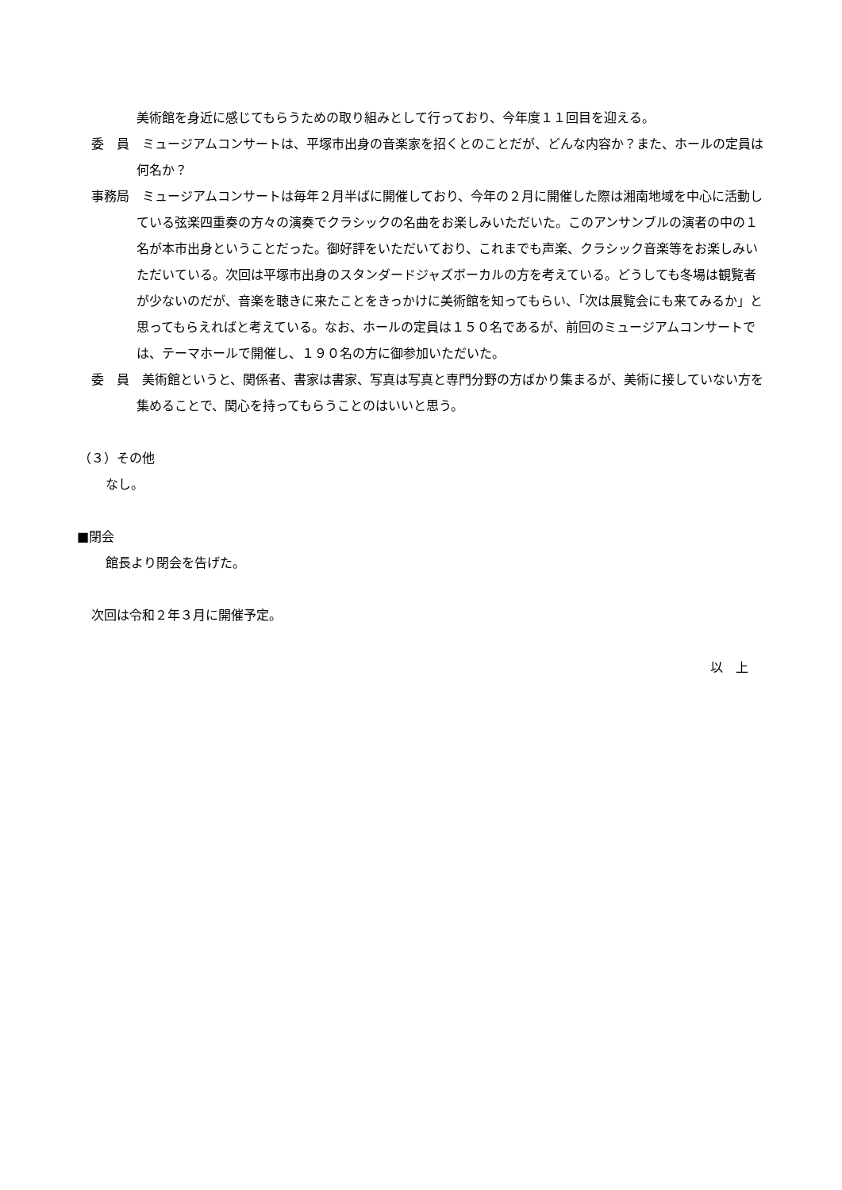美術館を身近に感じてもらうための取り組みとして行っており、今年度１１回目を迎える。
委　員　ミュージアムコンサートは、平塚市出身の音楽家を招くとのことだが、どんな内容か？また、ホールの定員は何名か？
事務局　ミュージアムコンサートは毎年２月半ばに開催しており、今年の２月に開催した際は湘南地域を中心に活動している弦楽四重奏の方々の演奏でクラシックの名曲をお楽しみいただいた。このアンサンブルの演者の中の１名が本市出身ということだった。御好評をいただいており、これまでも声楽、クラシック音楽等をお楽しみいただいている。次回は平塚市出身のスタンダードジャズボーカルの方を考えている。どうしても冬場は観覧者が少ないのだが、音楽を聴きに来たことをきっかけに美術館を知ってもらい、「次は展覧会にも来てみるか」と思ってもらえればと考えている。なお、ホールの定員は１５０名であるが、前回のミュージアムコンサートでは、テーマホールで開催し、１９０名の方に御参加いただいた。
委　員　美術館というと、関係者、書家は書家、写真は写真と専門分野の方ばかり集まるが、美術に接していない方を集めることで、関心を持ってもらうことのはいいと思う。
（３）その他
なし。
■閉会
館長より閉会を告げた。
次回は令和２年３月に開催予定。
以　上